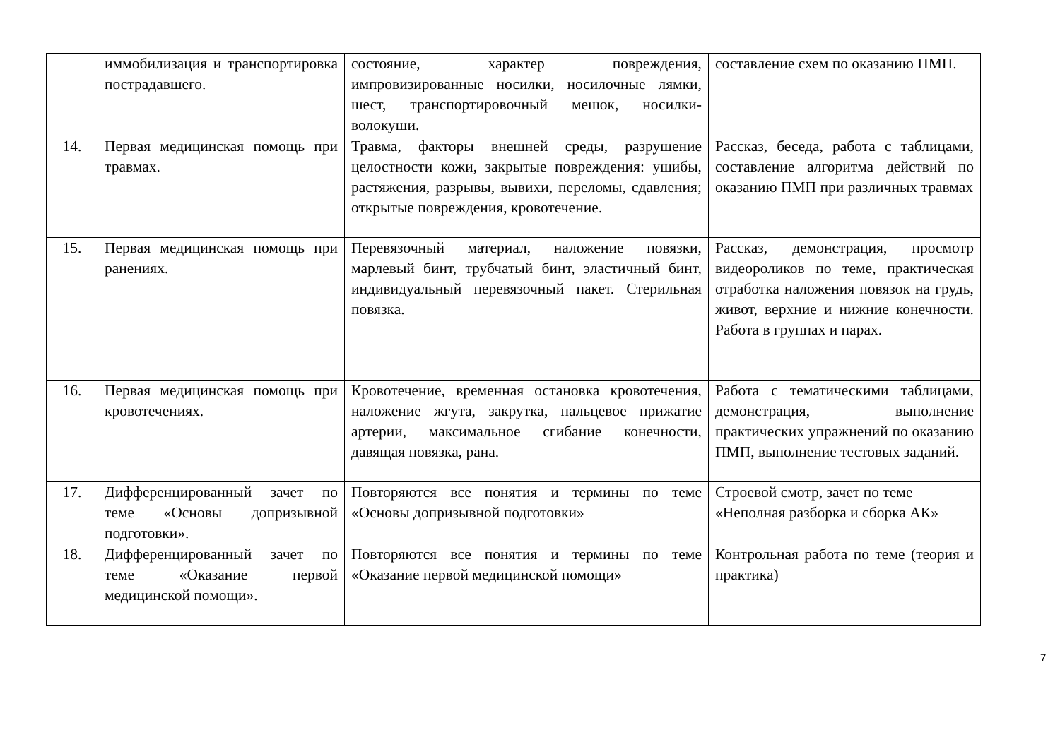| | иммобилизация и транспортировка пострадавшего. | состояние, характер повреждения, импровизированные носилки, носилочные лямки, шест, транспортировочный мешок, носилки-волокуши. | составление схем по оказанию ПМП. |
| 14. | Первая медицинская помощь при травмах. | Травма, факторы внешней среды, разрушение целостности кожи, закрытые повреждения: ушибы, растяжения, разрывы, вывихи, переломы, сдавления; открытые повреждения, кровотечение. | Рассказ, беседа, работа с таблицами, составление алгоритма действий по оказанию ПМП при различных травмах |
| 15. | Первая медицинская помощь при ранениях. | Перевязочный материал, наложение повязки, марлевый бинт, трубчатый бинт, эластичный бинт, индивидуальный перевязочный пакет. Стерильная повязка. | Рассказ, демонстрация, просмотр видеороликов по теме, практическая отработка наложения повязок на грудь, живот, верхние и нижние конечности. Работа в группах и парах. |
| 16. | Первая медицинская помощь при кровотечениях. | Кровотечение, временная остановка кровотечения, наложение жгута, закрутка, пальцевое прижатие артерии, максимальное сгибание конечности, давящая повязка, рана. | Работа с тематическими таблицами, демонстрация, выполнение практических упражнений по оказанию ПМП, выполнение тестовых заданий. |
| 17. | Дифференцированный зачет по теме «Основы допризывной подготовки». | Повторяются все понятия и термины по теме «Основы допризывной подготовки» | Строевой смотр, зачет по теме «Неполная разборка и сборка АК» |
| 18. | Дифференцированный зачет по теме «Оказание первой медицинской помощи». | Повторяются все понятия и термины по теме «Оказание первой медицинской помощи» | Контрольная работа по теме (теория и практика) |
7